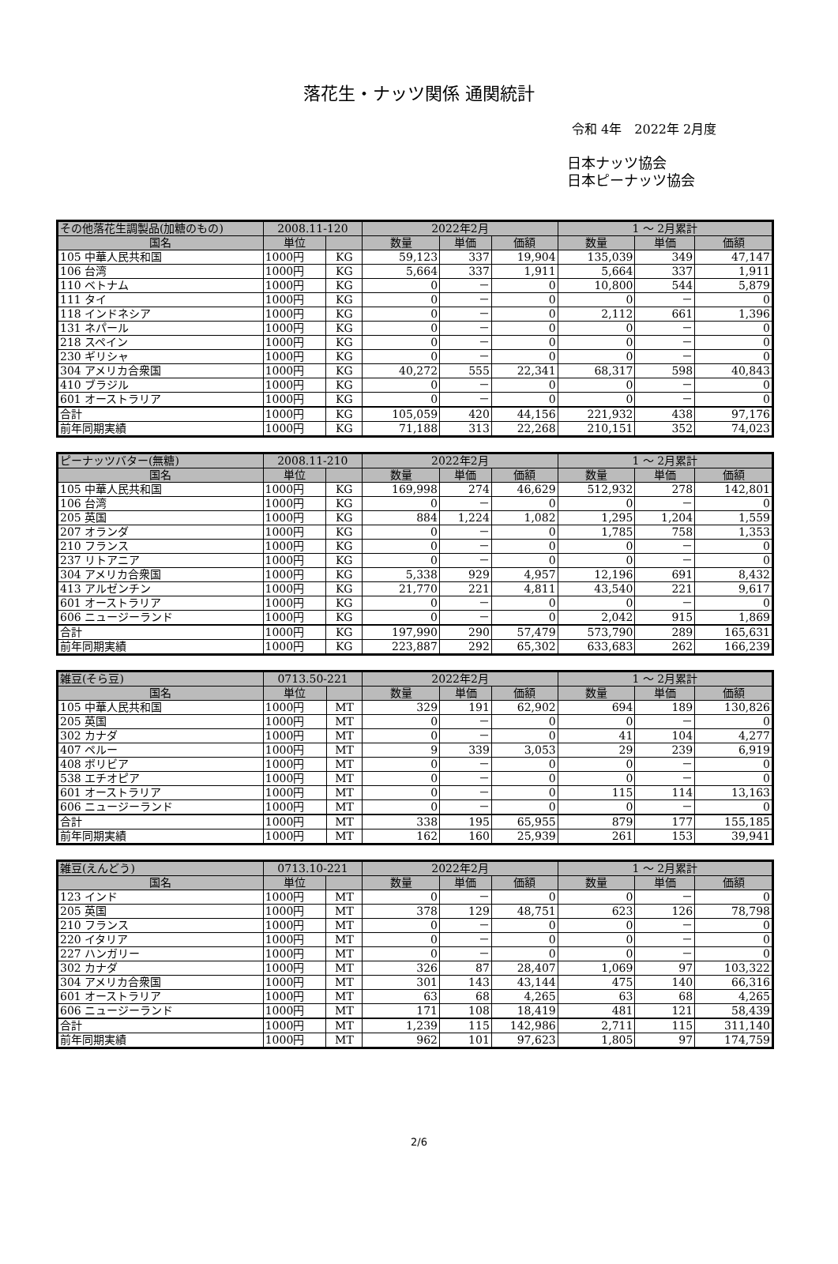落花生・ナッツ関係 通関統計
令和 4年　2022年 2月度
日本ナッツ協会
日本ピーナッツ協会
| その他落花生調製品(加糖のもの) | 2008.11-120 | | 2022年2月 | | | 1 ～ 2月累計 | | |
| --- | --- | --- | --- | --- | --- | --- | --- | --- |
| 国名 | 単位 | | 数量 | 単価 | 価額 | 数量 | 単価 | 価額 |
| 105 中華人民共和国 | 1000円 | KG | 59,123 | 337 | 19,904 | 135,039 | 349 | 47,147 |
| 106 台湾 | 1000円 | KG | 5,664 | 337 | 1,911 | 5,664 | 337 | 1,911 |
| 110 ベトナム | 1000円 | KG | 0 | － | 0 | 10,800 | 544 | 5,879 |
| 111 タイ | 1000円 | KG | 0 | － | 0 | 0 | － | 0 |
| 118 インドネシア | 1000円 | KG | 0 | － | 0 | 2,112 | 661 | 1,396 |
| 131 ネパール | 1000円 | KG | 0 | － | 0 | 0 | － | 0 |
| 218 スペイン | 1000円 | KG | 0 | － | 0 | 0 | － | 0 |
| 230 ギリシャ | 1000円 | KG | 0 | － | 0 | 0 | － | 0 |
| 304 アメリカ合衆国 | 1000円 | KG | 40,272 | 555 | 22,341 | 68,317 | 598 | 40,843 |
| 410 ブラジル | 1000円 | KG | 0 | － | 0 | 0 | － | 0 |
| 601 オーストラリア | 1000円 | KG | 0 | － | 0 | 0 | － | 0 |
| 合計 | 1000円 | KG | 105,059 | 420 | 44,156 | 221,932 | 438 | 97,176 |
| 前年同期実績 | 1000円 | KG | 71,188 | 313 | 22,268 | 210,151 | 352 | 74,023 |
| ピーナッツバター(無糖) | 2008.11-210 | | 2022年2月 | | | 1 ～ 2月累計 | | |
| --- | --- | --- | --- | --- | --- | --- | --- | --- |
| 国名 | 単位 | | 数量 | 単価 | 価額 | 数量 | 単価 | 価額 |
| 105 中華人民共和国 | 1000円 | KG | 169,998 | 274 | 46,629 | 512,932 | 278 | 142,801 |
| 106 台湾 | 1000円 | KG | 0 | － | 0 | 0 | － | 0 |
| 205 英国 | 1000円 | KG | 884 | 1,224 | 1,082 | 1,295 | 1,204 | 1,559 |
| 207 オランダ | 1000円 | KG | 0 | － | 0 | 1,785 | 758 | 1,353 |
| 210 フランス | 1000円 | KG | 0 | － | 0 | 0 | － | 0 |
| 237 リトアニア | 1000円 | KG | 0 | － | 0 | 0 | － | 0 |
| 304 アメリカ合衆国 | 1000円 | KG | 5,338 | 929 | 4,957 | 12,196 | 691 | 8,432 |
| 413 アルゼンチン | 1000円 | KG | 21,770 | 221 | 4,811 | 43,540 | 221 | 9,617 |
| 601 オーストラリア | 1000円 | KG | 0 | － | 0 | 0 | － | 0 |
| 606 ニュージーランド | 1000円 | KG | 0 | － | 0 | 2,042 | 915 | 1,869 |
| 合計 | 1000円 | KG | 197,990 | 290 | 57,479 | 573,790 | 289 | 165,631 |
| 前年同期実績 | 1000円 | KG | 223,887 | 292 | 65,302 | 633,683 | 262 | 166,239 |
| 雑豆(そら豆) | 0713.50-221 | | 2022年2月 | | | 1 ～ 2月累計 | | |
| --- | --- | --- | --- | --- | --- | --- | --- | --- |
| 国名 | 単位 | | 数量 | 単価 | 価額 | 数量 | 単価 | 価額 |
| 105 中華人民共和国 | 1000円 | MT | 329 | 191 | 62,902 | 694 | 189 | 130,826 |
| 205 英国 | 1000円 | MT | 0 | － | 0 | 0 | － | 0 |
| 302 カナダ | 1000円 | MT | 0 | － | 0 | 41 | 104 | 4,277 |
| 407 ペルー | 1000円 | MT | 9 | 339 | 3,053 | 29 | 239 | 6,919 |
| 408 ボリビア | 1000円 | MT | 0 | － | 0 | 0 | － | 0 |
| 538 エチオピア | 1000円 | MT | 0 | － | 0 | 0 | － | 0 |
| 601 オーストラリア | 1000円 | MT | 0 | － | 0 | 115 | 114 | 13,163 |
| 606 ニュージーランド | 1000円 | MT | 0 | － | 0 | 0 | － | 0 |
| 合計 | 1000円 | MT | 338 | 195 | 65,955 | 879 | 177 | 155,185 |
| 前年同期実績 | 1000円 | MT | 162 | 160 | 25,939 | 261 | 153 | 39,941 |
| 雑豆(えんどう) | 0713.10-221 | | 2022年2月 | | | 1 ～ 2月累計 | | |
| --- | --- | --- | --- | --- | --- | --- | --- | --- |
| 国名 | 単位 | | 数量 | 単価 | 価額 | 数量 | 単価 | 価額 |
| 123 インド | 1000円 | MT | 0 | － | 0 | 0 | － | 0 |
| 205 英国 | 1000円 | MT | 378 | 129 | 48,751 | 623 | 126 | 78,798 |
| 210 フランス | 1000円 | MT | 0 | － | 0 | 0 | － | 0 |
| 220 イタリア | 1000円 | MT | 0 | － | 0 | 0 | － | 0 |
| 227 ハンガリー | 1000円 | MT | 0 | － | 0 | 0 | － | 0 |
| 302 カナダ | 1000円 | MT | 326 | 87 | 28,407 | 1,069 | 97 | 103,322 |
| 304 アメリカ合衆国 | 1000円 | MT | 301 | 143 | 43,144 | 475 | 140 | 66,316 |
| 601 オーストラリア | 1000円 | MT | 63 | 68 | 4,265 | 63 | 68 | 4,265 |
| 606 ニュージーランド | 1000円 | MT | 171 | 108 | 18,419 | 481 | 121 | 58,439 |
| 合計 | 1000円 | MT | 1,239 | 115 | 142,986 | 2,711 | 115 | 311,140 |
| 前年同期実績 | 1000円 | MT | 962 | 101 | 97,623 | 1,805 | 97 | 174,759 |
2/6